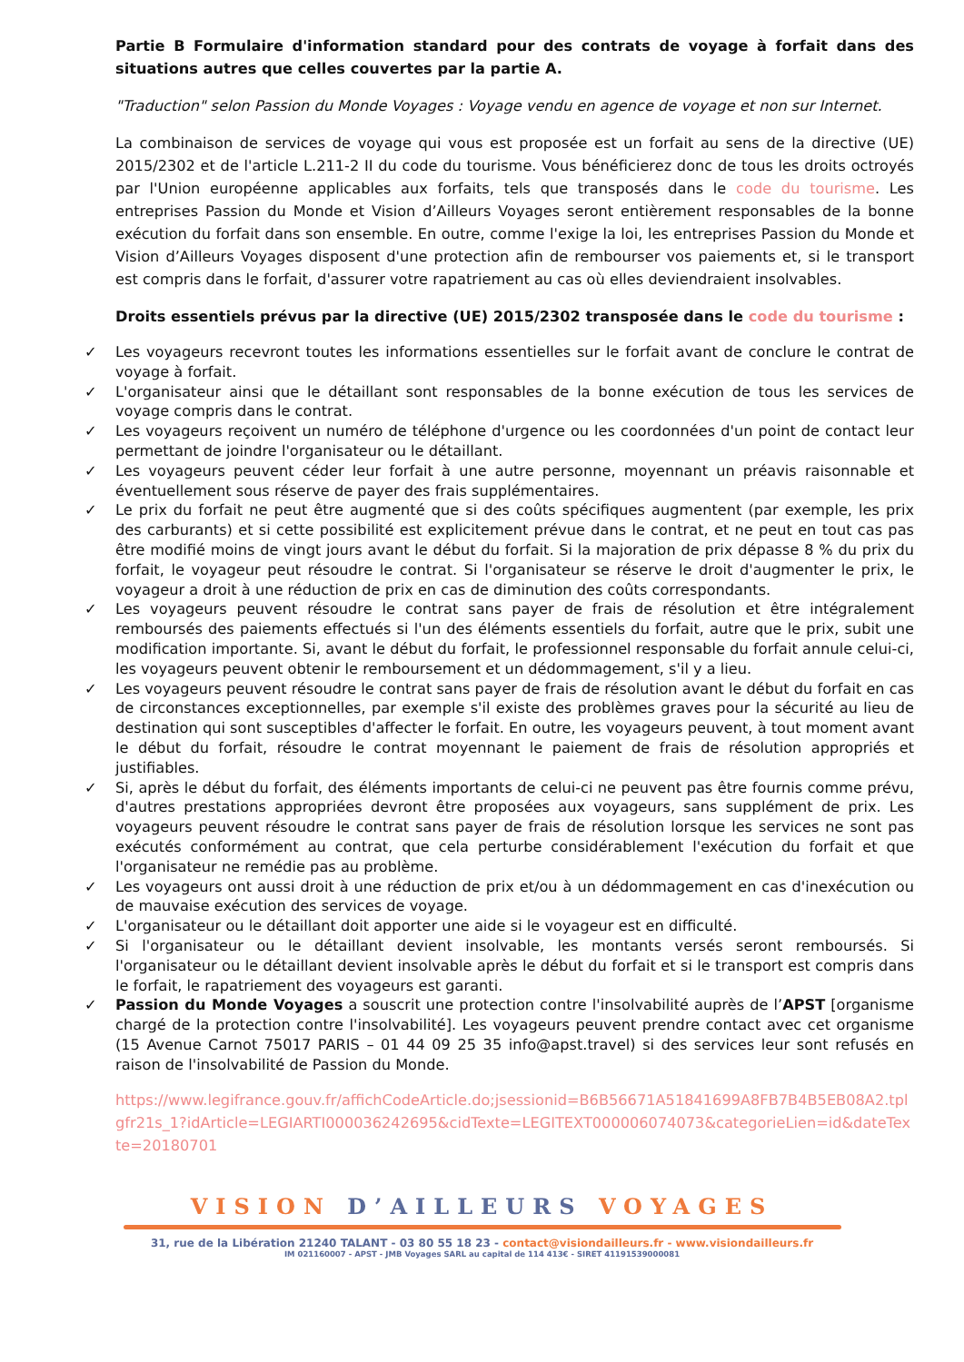Partie B Formulaire d'information standard pour des contrats de voyage à forfait dans des situations autres que celles couvertes par la partie A.
"Traduction" selon Passion du Monde Voyages : Voyage vendu en agence de voyage et non sur Internet.
La combinaison de services de voyage qui vous est proposée est un forfait au sens de la directive (UE) 2015/2302 et de l'article L.211-2 II du code du tourisme. Vous bénéficierez donc de tous les droits octroyés par l'Union européenne applicables aux forfaits, tels que transposés dans le code du tourisme. Les entreprises Passion du Monde et Vision d’Ailleurs Voyages seront entièrement responsables de la bonne exécution du forfait dans son ensemble. En outre, comme l'exige la loi, les entreprises Passion du Monde et Vision d’Ailleurs Voyages disposent d'une protection afin de rembourser vos paiements et, si le transport est compris dans le forfait, d'assurer votre rapatriement au cas où elles deviendraient insolvables.
Droits essentiels prévus par la directive (UE) 2015/2302 transposée dans le code du tourisme :
✓ Les voyageurs recevront toutes les informations essentielles sur le forfait avant de conclure le contrat de voyage à forfait.
✓ L'organisateur ainsi que le détaillant sont responsables de la bonne exécution de tous les services de voyage compris dans le contrat.
✓ Les voyageurs reçoivent un numéro de téléphone d'urgence ou les coordonnées d'un point de contact leur permettant de joindre l'organisateur ou le détaillant.
✓ Les voyageurs peuvent céder leur forfait à une autre personne, moyennant un préavis raisonnable et éventuellement sous réserve de payer des frais supplémentaires.
✓ Le prix du forfait ne peut être augmenté que si des coûts spécifiques augmentent (par exemple, les prix des carburants) et si cette possibilité est explicitement prévue dans le contrat, et ne peut en tout cas pas être modifié moins de vingt jours avant le début du forfait. Si la majoration de prix dépasse 8 % du prix du forfait, le voyageur peut résoudre le contrat. Si l'organisateur se réserve le droit d'augmenter le prix, le voyageur a droit à une réduction de prix en cas de diminution des coûts correspondants.
✓ Les voyageurs peuvent résoudre le contrat sans payer de frais de résolution et être intégralement remboursés des paiements effectués si l'un des éléments essentiels du forfait, autre que le prix, subit une modification importante. Si, avant le début du forfait, le professionnel responsable du forfait annule celui-ci, les voyageurs peuvent obtenir le remboursement et un dédommagement, s'il y a lieu.
✓ Les voyageurs peuvent résoudre le contrat sans payer de frais de résolution avant le début du forfait en cas de circonstances exceptionnelles, par exemple s'il existe des problèmes graves pour la sécurité au lieu de destination qui sont susceptibles d'affecter le forfait. En outre, les voyageurs peuvent, à tout moment avant le début du forfait, résoudre le contrat moyennant le paiement de frais de résolution appropriés et justifiables.
✓ Si, après le début du forfait, des éléments importants de celui-ci ne peuvent pas être fournis comme prévu, d'autres prestations appropriées devront être proposées aux voyageurs, sans supplément de prix. Les voyageurs peuvent résoudre le contrat sans payer de frais de résolution lorsque les services ne sont pas exécutés conformément au contrat, que cela perturbe considérablement l'exécution du forfait et que l'organisateur ne remédie pas au problème.
✓ Les voyageurs ont aussi droit à une réduction de prix et/ou à un dédommagement en cas d'inexécution ou de mauvaise exécution des services de voyage.
✓ L'organisateur ou le détaillant doit apporter une aide si le voyageur est en difficulté.
✓ Si l'organisateur ou le détaillant devient insolvable, les montants versés seront remboursés. Si l'organisateur ou le détaillant devient insolvable après le début du forfait et si le transport est compris dans le forfait, le rapatriement des voyageurs est garanti.
✓ Passion du Monde Voyages a souscrit une protection contre l'insolvabilité auprès de l’APST [organisme chargé de la protection contre l'insolvabilité]. Les voyageurs peuvent prendre contact avec cet organisme (15 Avenue Carnot 75017 PARIS – 01 44 09 25 35 info@apst.travel) si des services leur sont refusés en raison de l'insolvabilité de Passion du Monde.
https://www.legifrance.gouv.fr/affichCodeArticle.do;jsessionid=B6B56671A51841699A8FB7B4B5EB08A2.tplgfr21s_1?idArticle=LEGIARTI000036242695&cidTexte=LEGITEXT000006074073&categorieLien=id&dateTexte=20180701
VISION D’AILLEURS VOYAGES
31, rue de la Libération 21240 TALANT - 03 80 55 18 23 - contact@visiondailleurs.fr - www.visiondailleurs.fr
IM 021160007 - APST - JMB Voyages SARL au capital de 114 413€ - SIRET 41191539000081